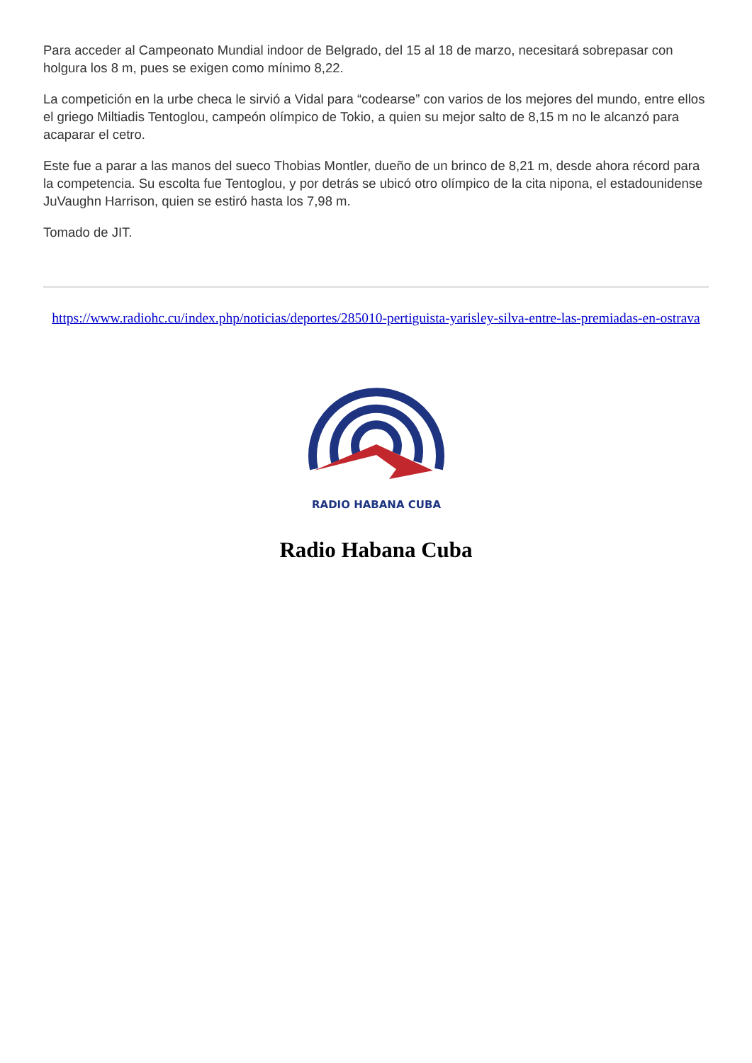Para acceder al Campeonato Mundial indoor de Belgrado, del 15 al 18 de marzo, necesitará sobrepasar con holgura los 8 m, pues se exigen como mínimo 8,22.
La competición en la urbe checa le sirvió a Vidal para “codearse” con varios de los mejores del mundo, entre ellos el griego Miltiadis Tentoglou, campeón olímpico de Tokio, a quien su mejor salto de 8,15 m no le alcanzó para acaparar el cetro.
Este fue a parar a las manos del sueco Thobias Montler, dueño de un brinco de 8,21 m, desde ahora récord para la competencia. Su escolta fue Tentoglou, y por detrás se ubicó otro olímpico de la cita nipona, el estadounidense JuVaughn Harrison, quien se estiró hasta los 7,98 m.
Tomado de JIT.
https://www.radiohc.cu/index.php/noticias/deportes/285010-pertiguista-yarisley-silva-entre-las-premiadas-en-ostrava
RADIO HABANA CUBA
Radio Habana Cuba